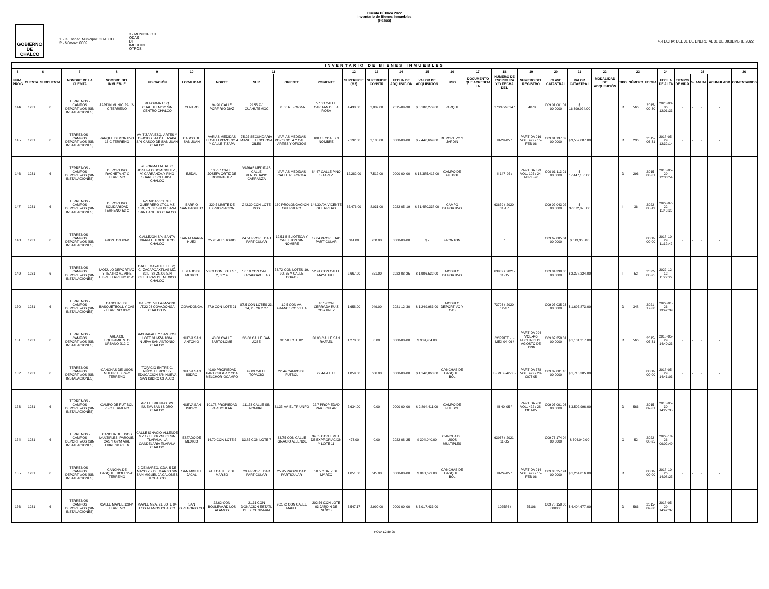Cuenta Pública 2022
Inventario de Bienes Inmuebles
(Pesos)
GOBIERNO DE CHALCO
1.- la Entidad Municipal: CHALCO
2.- Número: 0009
3.- MUNICIPIO X
ODAS
DIF
IMCUFIDE
OTROS
4.-FECHA: DEL 01 DE ENERO AL 31 DE DICIEMBRE 2022
INVENTARIO DE BIENES INMUEBLES
| 5 | 6 | | 7 | 8 | 9 | 10 | 11 | | | | 12 | 13 | 14 | 15 | 16 | 17 | 18 | 19 | 20 | 21 | 22 | 23 | | | 24 | 25 | | | | 26 |
| --- | --- | --- | --- | --- | --- | --- | --- | --- | --- | --- | --- | --- | --- | --- | --- | --- | --- | --- | --- | --- | --- | --- | --- | --- | --- | --- | --- | --- | --- | --- |
| NUM. PROG | CUENTA | SUBCUENTA | NOMBRE DE LA CUENTA | NOMBRE DEL INMUEBLE | UBICACIÓN | LOCALIDAD | NORTE | SUR | ORIENTE | PONIENTE | SUPERFICIE (M2) | SUPERFICIE CONSTR | FECHA DE ADQUISICIÓN | VALOR DE ADQUISICIÓN | USO | DOCUMENTO QUE ACREDITA LA | NUMERO DE ESCRITURA Y/O FECHA DEL | NUMERO DEL REGISTRO | CLAVE CATASTRAL | VALOR CATASTRAL | MODALIDAD DE ADQUISICIÓN | TIPO | NÚMERO | FECHA | FECHA DE ALTA | TIEMPO DE VIDA | % | ANUAL | ACUMULADA | COMENTARIOS |
| 144 | 1231 | 6 | TERRENOS - CAMPOS DEPORTIVOS (SIN INSTALACIONES) | JARDIN MUNICIPAL 2-C TERRENO | REFORMA ESQ. CUAUHTEMOC S/N CENTRO CHALCO | CENTRO | 94.90 CALLE PORFIRIO DIAZ | 99.55 AV. CUAHUTEMOC | 58.00 REFORMA | 57.00 CALLE CAPITAN DE LA ROSA | 4,430.00 | 2,809.00 | 2015-09-30 | $ 8,188,279.00 | PARQUE | | 273/46/2014 / | 54078 | 009 01 001 01 00 0000 | $ 16,399,924.00 | | D | 566 | 2015-09-30 | 2020-03-06 12:01:33 | - | - | - | - | |
| 145 | 1231 | 6 | TERRENOS - CAMPOS DEPORTIVOS (SIN INSTALACIONES) | PARQUE DEPORTIVO 13-C TERRENO | AV TIZAPA ESQ. ARTES Y OFICIOS 5TA DE TIZAPA S/N CASCO DE SAN JUAN CHALCO | CASCO DE SAN JUAN | VARIAS MEDIDAS TECALLI POZO NO.4 Y CALLE TIZAPA | 75.25 SECUNDARIA MANUEL HINOJOSA GILES | VARIAS MEDIDAS POZO NO. 4 Y CALLE ARTES Y OFICIOS | 100.13 CDA. SIN NOMBRE | 7,192.00 | 2,108.00 | 0000-00-00 | $ 7,446,669.00 | DEPORTIVO Y JARDIN | | III-29-05 / | PARTIDA 916 VOL. 422 / 15-FEB-06 | 009 01 137 02 00 0000 | $ 9,552,087.00 | | D | 296 | 2015-03-31 | 2018-05-29 12:32:14 | - | - | - | - | |
| 146 | 1231 | 6 | TERRENOS - CAMPOS DEPORTIVOS (SIN INSTALACIONES) | DEPORTIVO IRACHETA 47-C TERRENO | REFORMA ENTRE C. JOSEFA O DOMINGUEZ , V. CARRANZA Y PINO SUAREZ S/N EJIDAL CHALCO | EJIDAL | 135.57 CALLE JOSEFA ORTIZ DE DOMINGUEZ | VARIAS MEDIDAS CALLE VENUSTIANO CARRANZA | VARIAS MEDIDAS CALLE REFORMA | 84.47 CALLE PINO SUAREZ | 12,282.00 | 7,512.00 | 0000-00-00 | $ 13,385,415.00 | CAMPO DE FUTBOL | | II-147-95 / | PARTIDA 373 VOL. 195 / 24-ABRIL-96 | 009 01 113 01 00 0000 | $ 17,447,156.00 | | D | 296 | 2015-03-31 | 2018-05-29 12:33:54 | - | - | - | - | |
| 147 | 1231 | 6 | TERRENOS - CAMPOS DEPORTIVOS (SIN INSTALACIONES) | DEPORTIVO SOLIDARIDAD TERRENO 53-C | AVENIDA VICENTE GUERRERO LT.01, MZ 180, ZN. 03 S/N BESANA SANTIAGUITO CHALCO | BARRIO SANTIAGUITO | 329.5 LIMITE DE EXPROPIACION | 242.30 CON LOTE DOS | 130 PROLONGACION GUERRERO | 144.30 AV. VICENTE GUERRERO | 35,476.00 | 8,031.00 | 2022-05-19 | $ 31,480,338.00 | CAMPO DEPORTIVO | | 63659 / 2020-11-17 | | 009 02 043 02 00 0000 | $ 37,872,075.00 | | I | 36 | 2022-05-19 | 2022-07-22 11:40:39 | - | - | - | - | |
| 148 | 1231 | 6 | TERRENOS - CAMPOS DEPORTIVOS (SIN INSTALACIONES) | FRONTON 63-P | CALLEJON S/N SANTA MARIA HUEXOCULCO CHALCO | SANTA MARIA HUEX | 25.20 AUDITORIO | 24.51 PROPIEDAD PARTICULAR | 12.51 BIBLIOTECA Y CALLEJON SIN NOMBRE | 12.64 PROPIEDAD PARTICULAR | 314.00 | 268.00 | 0000-00-00 | $ - | FRONTON | | / | | 009 67 005 04 00 0000 | $ 613,365.00 | | | | 0000-00-00 | 2018-10-29 11:12:42 | - | - | - | - | |
| 149 | 1231 | 6 | TERRENOS - CAMPOS DEPORTIVOS (SIN INSTALACIONES) | MODULO DEPORTIVO Y TEATRO AL AIRE LIBRE TERRENO 61-C | CALLE MAYAHUEL ESQ. C. ZACAPOAXTLAS MZ. 82 LT.38 ZN.02 S/N CULTURAS DE MEXICO CHALCO | ESTADO DE MEXICO | 50.03 CON LOTES 1, 2, 3 Y 4 | 50.10 CON CALLE ZACAPOAXTLAS | 53.72 CON LOTES 19, 20, 35 Y CALLE CORAS | 52.91 CON CALLE MAYAHUEL | 2,667.00 | 851.00 | 2022-08-25 | $ 1,906,532.00 | MODULO DEPORTIVO | | 63939 / 2021-11-05 | | 009 04 390 36 00 0000 | $ 2,378,224.00 | | I | 52 | 2022-08-25 | 2022-12-12 11:29:29 | - | - | - | - | |
| 150 | 1231 | 6 | TERRENOS - CAMPOS DEPORTIVOS (SIN INSTALACIONES) | CANCHAS DE BASQUETBOLL Y CAS - TERRENO 83-C | AV. FCO. VILLA MZA131 LT.22 03 COVADONGA CHALCO IV | COVADONGA | 87.9 CON LOTE 21 | 87.5 CON LOTES 23, 24, 25, 26 Y 27 | 19.5 CON AV. FRANCISCO VILLA | 18.5 CON CERRADA RUIZ CORTINEZ | 1,658.00 | 949.00 | 2021-12-30 | $ 1,249,983.00 | MODULO DEPORTIVO Y CAS | | 73703 / 2020-12-17 | | 009 05 035 23 00 0000 | $ 1,697,873.00 | | D | 348 | 2021-12-30 | 2022-01-26 13:42:39 | - | - | - | - | |
| 151 | 1231 | 6 | TERRENOS - CAMPOS DEPORTIVOS (SIN INSTALACIONES) | AREA DE EQUIPAMIENTO URBANO 212-C | SAN RAFAEL Y SAN JOSE LOTE 01 MZA.188A NUEVA SAN ANTONIO CHALCO | NUEVA SAN ANTONIO | 40.00 CALLE BARTOLOME | 36.00 CALLE SAN JOSE | 38.50 LOTE 02 | 36.00 CALLE SAN RAFAEL | 1,270.00 | 0.00 | 0000-00-00 | $ 909,904.00 | | | CORRET -III-MEX-04-06 / | PARTIDA 994 VOL.446 FECHA 31 DE AGOSTO DE 1996 | 009 07 358 01 00 0000 | $ 1,101,217.00 | | D | 566 | 2015-07-31 | 2018-05-29 14:40:23 | - | - | - | - | |
| 152 | 1231 | 6 | TERRENOS - CAMPOS DEPORTIVOS (SIN INSTALACIONES) | CANCHAS DE USOS MULTIPLES 74-C TERRENO | TOPACIO ENTRE C. NIÑOS HEROES Y EDUCACION S/N NUEVA SAN ISIDRO CHALCO | NUEVA SAN ISIDRO | 49.09 PROPIEDAD PARTICULAR Y CDA MELCHOR OCAMPO | 49.09 CALLE TOPACIO | 22.44 CAMPO DE FUTBOL | 22.44 A.E.U. | 1,859.00 | 606.00 | 0000-00-00 | $ 1,148,063.00 | CANCHAS DE BASQUET BOL | | III- MEX-42-05 / | PARTIDA 778 VOL. 422 / 28-OCT-05 | 009 07 001 10 00 0000 | $ 1,718,385.00 | | | | 0000-00-00 | 2018-05-29 14:41:03 | - | - | - | - | |
| 153 | 1231 | 6 | TERRENOS - CAMPOS DEPORTIVOS (SIN INSTALACIONES) | CAMPO DE FUT BOL 75-C TERRENO | AV. EL TRIUNFO S/N NUEVA SAN ISIDRO CHALCO | NUEVA SAN ISIDRO | 101.78 PROPIEDAD PARTICULAR | 111.53 CALLE SIN NOMBRE | 31.35 AV. EL TRIUNFO | 22.7 PROPIEDAD PARTICULAR | 5,634.00 | 0.00 | 0000-00-00 | $ 2,894,411.00 | CAMPO DE FUT BOL | | III-40-05 / | PARTIDA 780 VOL. 422 / 28-OCT-05 | 009 07 001 03 00 0000 | $ 3,502,996.00 | | D | 566 | 2015-07-31 | 2018-05-30 14:27:35 | - | - | - | - | |
| 154 | 1231 | 6 | TERRENOS - CAMPOS DEPORTIVOS (SIN INSTALACIONES) | CANCHA DE USOS MULTIPLES, PARQUE, CAS Y GYM AIRE LIBRE 90 P LT6 | CALLE IGNACIO ALLENDE MZ.12 LT. 06 ZN. 01 S/N TLAPALA, LA CANDELARIA TLAPALA CHALCO | ESTADO DE MEXICO | 14.70 CON LOTE 5 | 13.85 CON LOTE 7 | 33.75 CON CALLE IGNACIO ALLENDE | 34.05 CON LIMITE DE EXPROPIACION Y LOTE 11 | 473.00 | 0.00 | 2022-08-25 | $ 304,040.00 | CANCHA DE USOS MULTIPLES | | 63937 / 2021-11-05 | | 009 73 174 04 00 0000 | $ 304,040.00 | | O | 52 | 2022-08-25 | 2022-10-26 09:02:49 | - | - | - | - | |
| 155 | 1231 | 6 | TERRENOS - CAMPOS DEPORTIVOS (SIN INSTALACIONES) | CANCHA DE BASQUET BOLL 95-C TERRENO | 2 DE MARZO, CDA. 5 DE MAYO Y 7 DE MARZO S/N SAN MIGUEL JACALONES II CHALCO | SAN MIGUEL JACAL | 41.7 CALLE 2 DE MARZO | 29.4 PROPIEDAD PARTICULAR | 25.95 PROPIEDAD PARTICULAR | 50.5 CDA. 7 DE MARZO | 1,051.00 | 645.00 | 0000-00-00 | $ 810,699.00 | CANCHAS DE BASQUET BOL | | III-24-05 / | PARTIDA 914 VOL. 422 / 15-FEB-06 | 009 03 257 24 00 0000 | $ 1,264,816.00 | | D | | 0000-00-00 | 2018-10-26 14:08:25 | - | - | - | - | |
| 156 | 1231 | 6 | TERRENOS - CAMPOS DEPORTIVOS (SIN INSTALACIONES) | CALLE MAPLE 128-P TERRENO | MAPLE MZA. 21 LOTE 04 LOS ALAMOS CHALCO | SAN GREGORIO CU | 22.62 CON BOULEVARD LOS ALAMOS | 21.31 CON DONACION ESTATL DE SECUNDARIA | 202.72 CON CALLE MAPLE | 202.56 CON LOTE 03 JARDIN DE NIÑOS | 3,547.17 | 2,990.00 | 0000-00-00 | $ 3,017,433.00 | | | 102586 / | 55106 | 009 78 158 06 000000 | $ 4,404,677.00 | | D | 566 | 2015-09-30 | 2018-05-29 14:42:37 | - | - | - | - | |
HOJA 12 de 25